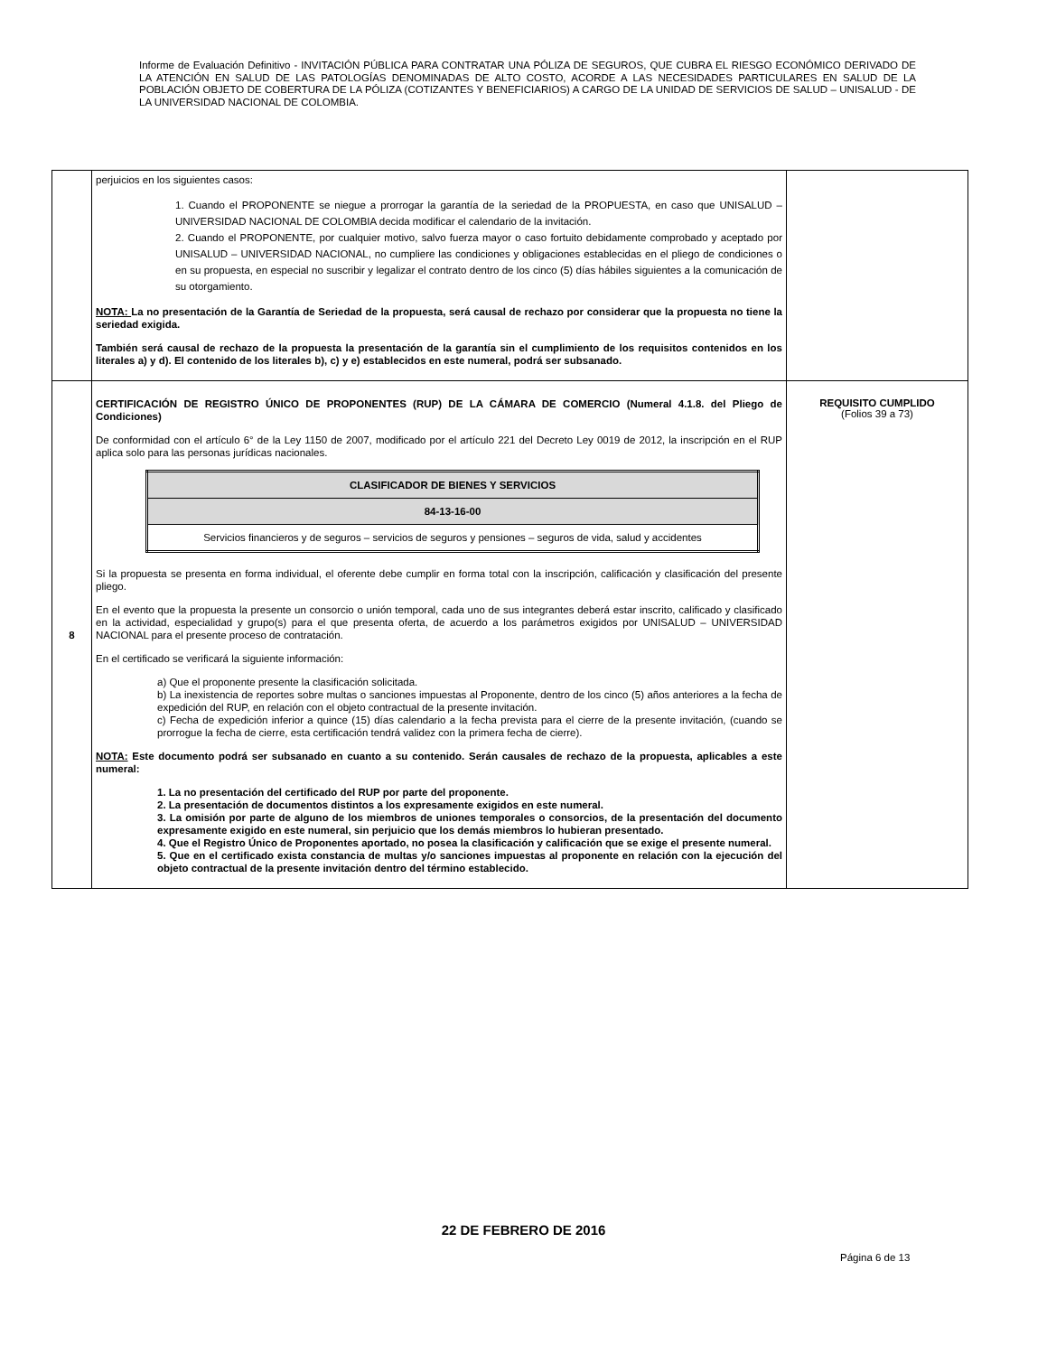Informe de Evaluación Definitivo - INVITACIÓN PÚBLICA PARA CONTRATAR UNA PÓLIZA DE SEGUROS, QUE CUBRA EL RIESGO ECONÓMICO DERIVADO DE LA ATENCIÓN EN SALUD DE LAS PATOLOGÍAS DENOMINADAS DE ALTO COSTO, ACORDE A LAS NECESIDADES PARTICULARES EN SALUD DE LA POBLACIÓN OBJETO DE COBERTURA DE LA PÓLIZA (COTIZANTES Y BENEFICIARIOS) A CARGO DE LA UNIDAD DE SERVICIOS DE SALUD – UNISALUD - DE LA UNIVERSIDAD NACIONAL DE COLOMBIA.
| | perjuicios en los siguientes casos: 1. Cuando el PROPONENTE se niegue a prorrogar la garantía de la seriedad de la PROPUESTA, en caso que UNISALUD – UNIVERSIDAD NACIONAL DE COLOMBIA decida modificar el calendario de la invitación. 2. Cuando el PROPONENTE, por cualquier motivo, salvo fuerza mayor o caso fortuito debidamente comprobado y aceptado por UNISALUD – UNIVERSIDAD NACIONAL, no cumpliere las condiciones y obligaciones establecidas en el pliego de condiciones o en su propuesta, en especial no suscribir y legalizar el contrato dentro de los cinco (5) días hábiles siguientes a la comunicación de su otorgamiento. NOTA: La no presentación de la Garantía de Seriedad de la propuesta, será causal de rechazo por considerar que la propuesta no tiene la seriedad exigida. También será causal de rechazo de la propuesta la presentación de la garantía sin el cumplimiento de los requisitos contenidos en los literales a) y d). El contenido de los literales b), c) y e) establecidos en este numeral, podrá ser subsanado. | |
| 8 | CERTIFICACIÓN DE REGISTRO ÚNICO DE PROPONENTES (RUP) DE LA CÁMARA DE COMERCIO (Numeral 4.1.8. del Pliego de Condiciones) De conformidad con el artículo 6° de la Ley 1150 de 2007, modificado por el artículo 221 del Decreto Ley 0019 de 2012, la inscripción en el RUP aplica solo para las personas jurídicas nacionales. / CLASIFICADOR DE BIENES Y SERVICIOS / / 84-13-16-00 / / Servicios financieros y de seguros – servicios de seguros y pensiones – seguros de vida, salud y accidentes / Si la propuesta se presenta en forma individual, el oferente debe cumplir en forma total con la inscripción, calificación y clasificación del presente pliego. En el evento que la propuesta la presente un consorcio o unión temporal, cada uno de sus integrantes deberá estar inscrito, calificado y clasificado en la actividad, especialidad y grupo(s) para el que presenta oferta, de acuerdo a los parámetros exigidos por UNISALUD – UNIVERSIDAD NACIONAL para el presente proceso de contratación. En el certificado se verificará la siguiente información: a) Que el proponente presente la clasificación solicitada. b) La inexistencia de reportes sobre multas o sanciones impuestas al Proponente, dentro de los cinco (5) años anteriores a la fecha de expedición del RUP, en relación con el objeto contractual de la presente invitación. c) Fecha de expedición inferior a quince (15) días calendario a la fecha prevista para el cierre de la presente invitación, (cuando se prorrogue la fecha de cierre, esta certificación tendrá validez con la primera fecha de cierre). NOTA: Este documento podrá ser subsanado en cuanto a su contenido. Serán causales de rechazo de la propuesta, aplicables a este numeral: 1. La no presentación del certificado del RUP por parte del proponente. 2. La presentación de documentos distintos a los expresamente exigidos en este numeral. 3. La omisión por parte de alguno de los miembros de uniones temporales o consorcios, de la presentación del documento expresamente exigido en este numeral, sin perjuicio que los demás miembros lo hubieran presentado. 4. Que el Registro Único de Proponentes aportado, no posea la clasificación y calificación que se exige el presente numeral. 5. Que en el certificado exista constancia de multas y/o sanciones impuestas al proponente en relación con la ejecución del objeto contractual de la presente invitación dentro del término establecido. | REQUISITO CUMPLIDO (Folios 39 a 73) |
22 DE FEBRERO DE 2016
Página 6 de 13